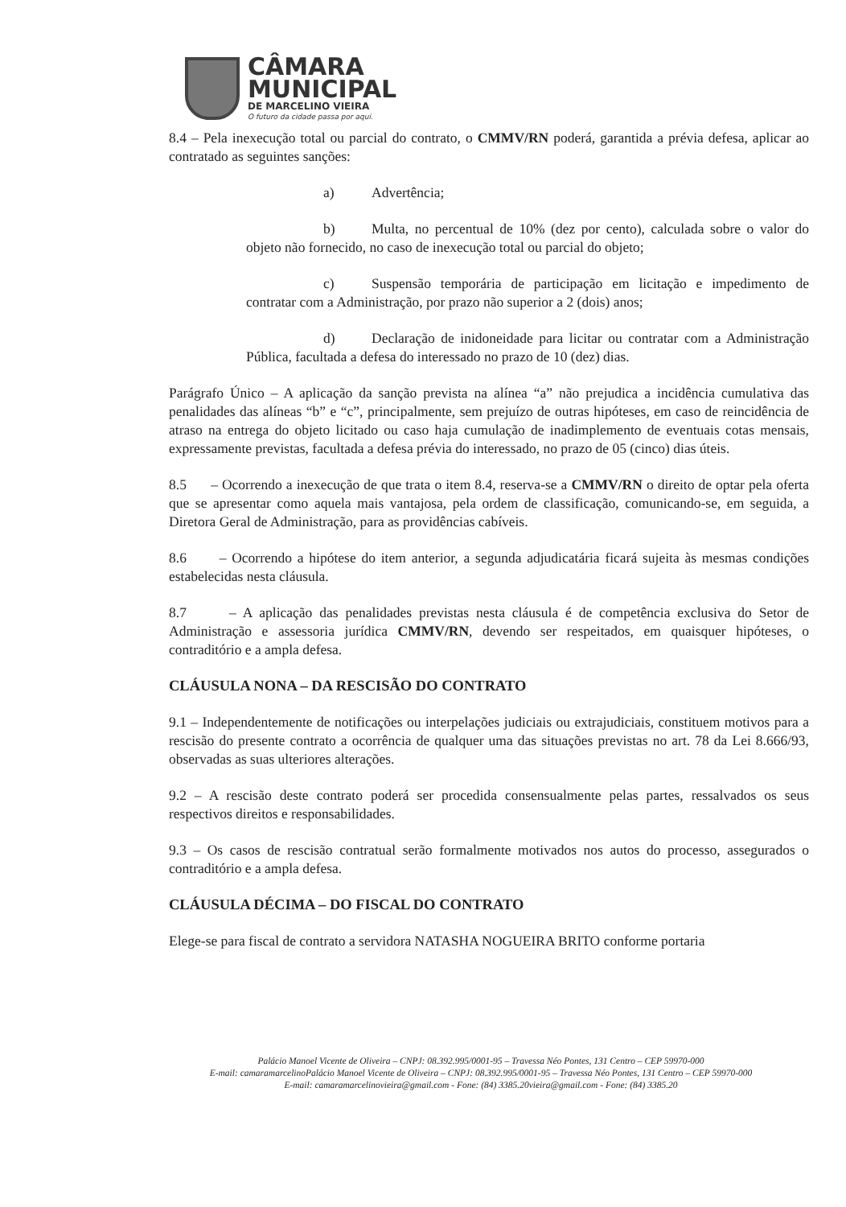CÂMARA
MUNICIPAL
DE MARCELINO VIEIRA
O futuro da cidade passa por aqui.
8.4 – Pela inexecução total ou parcial do contrato, o CMMV/RN poderá, garantida a prévia defesa, aplicar ao contratado as seguintes sanções:
a) Advertência;
b) Multa, no percentual de 10% (dez por cento), calculada sobre o valor do objeto não fornecido, no caso de inexecução total ou parcial do objeto;
c) Suspensão temporária de participação em licitação e impedimento de contratar com a Administração, por prazo não superior a 2 (dois) anos;
d) Declaração de inidoneidade para licitar ou contratar com a Administração Pública, facultada a defesa do interessado no prazo de 10 (dez) dias.
Parágrafo Único – A aplicação da sanção prevista na alínea “a” não prejudica a incidência cumulativa das penalidades das alíneas “b” e “c”, principalmente, sem prejuízo de outras hipóteses, em caso de reincidência de atraso na entrega do objeto licitado ou caso haja cumulação de inadimplemento de eventuais cotas mensais, expressamente previstas, facultada a defesa prévia do interessado, no prazo de 05 (cinco) dias úteis.
8.5 – Ocorrendo a inexecução de que trata o item 8.4, reserva-se a CMMV/RN o direito de optar pela oferta que se apresentar como aquela mais vantajosa, pela ordem de classificação, comunicando-se, em seguida, a Diretora Geral de Administração, para as providências cabíveis.
8.6 – Ocorrendo a hipótese do item anterior, a segunda adjudicatária ficará sujeita às mesmas condições estabelecidas nesta cláusula.
8.7 – A aplicação das penalidades previstas nesta cláusula é de competência exclusiva do Setor de Administração e assessoria jurídica CMMV/RN, devendo ser respeitados, em quaisquer hipóteses, o contraditório e a ampla defesa.
CLÁUSULA NONA – DA RESCISÃO DO CONTRATO
9.1 – Independentemente de notificações ou interpelações judiciais ou extrajudiciais, constituem motivos para a rescisão do presente contrato a ocorrência de qualquer uma das situações previstas no art. 78 da Lei 8.666/93, observadas as suas ulteriores alterações.
9.2 – A rescisão deste contrato poderá ser procedida consensualmente pelas partes, ressalvados os seus respectivos direitos e responsabilidades.
9.3 – Os casos de rescisão contratual serão formalmente motivados nos autos do processo, assegurados o contraditório e a ampla defesa.
CLÁUSULA DÉCIMA – DO FISCAL DO CONTRATO
Elege-se para fiscal de contrato a servidora NATASHA NOGUEIRA BRITO conforme portaria
Palácio Manoel Vicente de Oliveira – CNPJ: 08.392.995/0001-95 – Travessa Néo Pontes, 131 Centro – CEP 59970-000
E-mail: camaramarcelinoPalácio Manoel Vicente de Oliveira – CNPJ: 08.392.995/0001-95 – Travessa Néo Pontes, 131 Centro – CEP 59970-000
E-mail: camaramarcelinovieira@gmail.com - Fone: (84) 3385.20vieira@gmail.com - Fone: (84) 3385.20